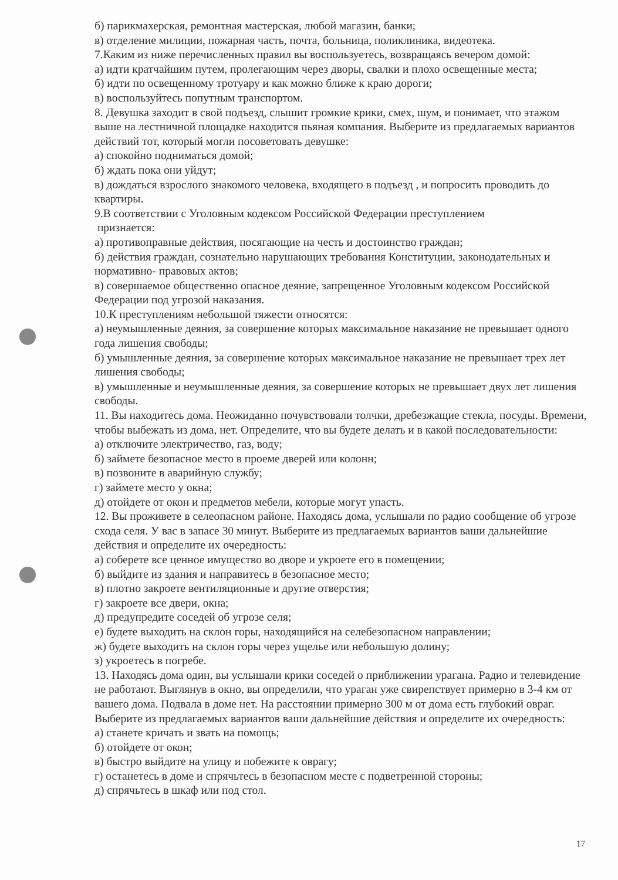б) парикмахерская, ремонтная мастерская, любой магазин, банки;
в) отделение милиции, пожарная часть, почта, больница, поликлиника, видеотека.
7.Каким из ниже перечисленных правил вы воспользуетесь, возвращаясь вечером домой:
а) идти кратчайшим путем, пролегающим через дворы, свалки и плохо освещенные места;
б) идти по освещенному тротуару и как можно ближе к краю дороги;
в) воспользуйтесь попутным транспортом.
8. Девушка заходит в свой подъезд, слышит громкие крики, смех, шум, и понимает, что этажом выше на лестничной площадке находится пьяная компания. Выберите из предлагаемых вариантов действий тот, который могли посоветовать девушке:
а) спокойно подниматься домой;
б) ждать пока они уйдут;
в) дождаться взрослого знакомого человека, входящего в подъезд , и попросить проводить до квартиры.
9.В соответствии с Уголовным кодексом Российской Федерации преступлением
признается:
а) противоправные действия, посягающие на честь и достоинство граждан;
б) действия граждан, сознательно нарушающих требования Конституции, законодательных и нормативно- правовых актов;
в) совершаемое общественно опасное деяние, запрещенное Уголовным кодексом Российской Федерации под угрозой наказания.
10.К преступлениям небольшой тяжести относятся:
а) неумышленные деяния, за совершение которых максимальное наказание не превышает одного года лишения свободы;
б) умышленные деяния, за совершение которых максимальное наказание не превышает трех лет лишения свободы;
в) умышленные и неумышленные деяния, за совершение которых не превышает двух лет лишения свободы.
11. Вы находитесь дома. Неожиданно почувствовали толчки, дребезжащие стекла, посуды. Времени, чтобы выбежать из дома, нет. Определите, что вы будете делать и в какой последовательности:
а) отключите электричество, газ, воду;
б) займете безопасное место в проеме дверей или колонн;
в) позвоните в аварийную службу;
г) займете место у окна;
д) отойдете от окон и предметов мебели, которые могут упасть.
12. Вы проживете в селеопасном районе. Находясь дома, услышали по радио сообщение об угрозе схода селя. У вас в запасе 30 минут. Выберите из предлагаемых вариантов ваши дальнейшие действия и определите их очередность:
а) соберете все ценное имущество во дворе и укроете его в помещении;
б) выйдите из здания и направитесь в безопасное место;
в) плотно закроете вентиляционные и другие отверстия;
г) закроете все двери, окна;
д) предупредите соседей об угрозе селя;
е) будете выходить на склон горы, находящийся на селебезопасном направлении;
ж) будете выходить на склон горы через ущелье или небольшую долину;
з) укроетесь в погребе.
13. Находясь дома один, вы услышали крики соседей о приближении урагана. Радио и телевидение не работают. Выглянув в окно, вы определили, что ураган уже свирепствует примерно в 3-4 км от вашего дома. Подвала в доме нет. На расстоянии примерно 300 м от дома есть глубокий овраг. Выберите из предлагаемых вариантов ваши дальнейшие действия и определите их очередность:
а) станете кричать и звать на помощь;
б) отойдете от окон;
в) быстро выйдите на улицу и побежите к оврагу;
г) останетесь в доме и спрячьтесь в безопасном месте с подветренной стороны;
д) спрячьтесь в шкаф или под стол.
17